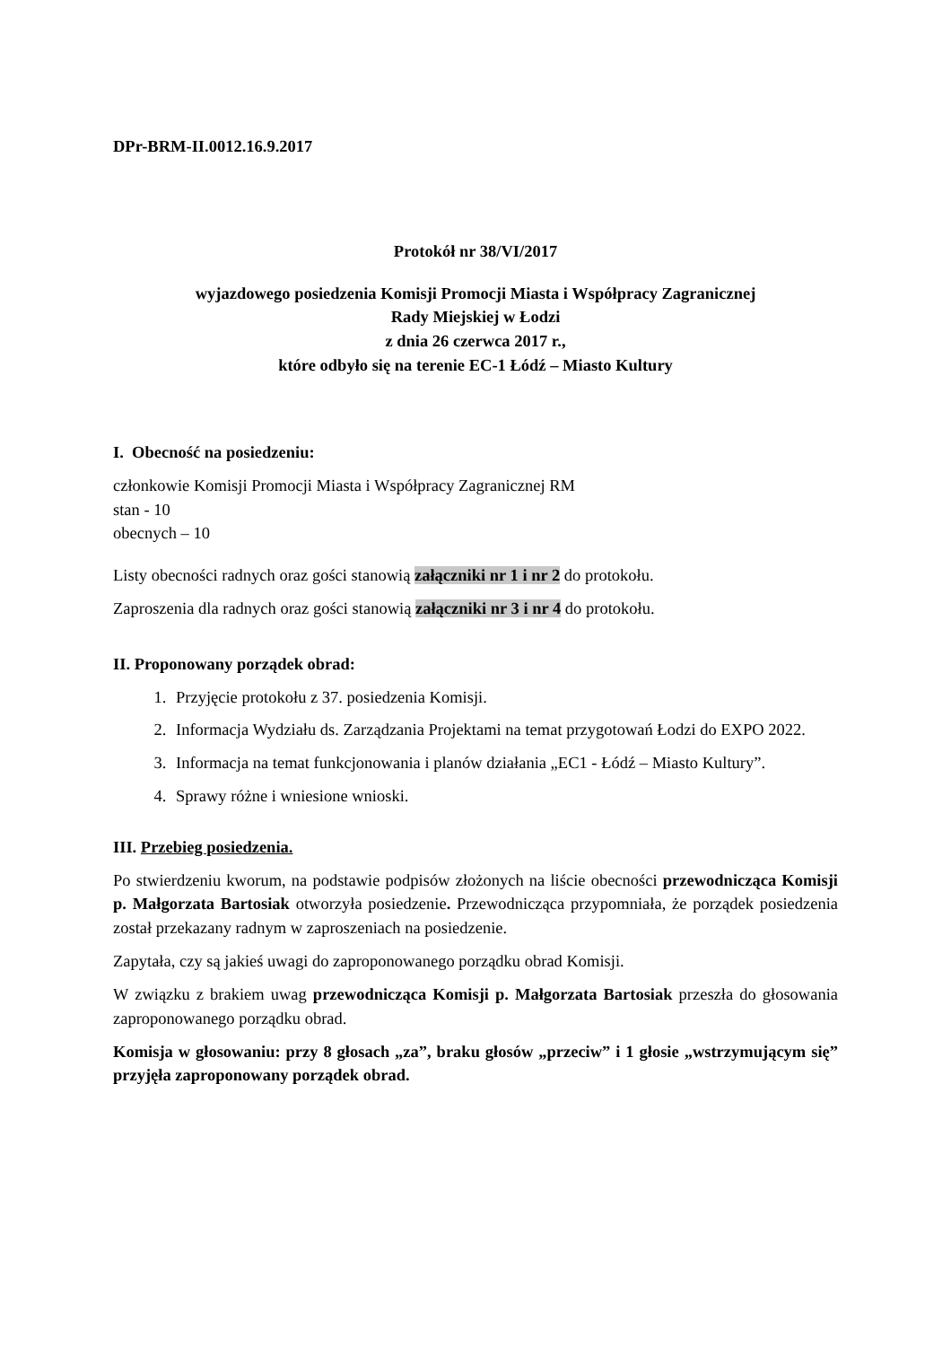DPr-BRM-II.0012.16.9.2017
Protokół nr 38/VI/2017
wyjazdowego posiedzenia Komisji Promocji Miasta i Współpracy Zagranicznej
Rady Miejskiej w Łodzi
z dnia 26 czerwca 2017 r.,
które odbyło się na terenie EC-1 Łódź – Miasto Kultury
I. Obecność na posiedzeniu:
członkowie Komisji Promocji Miasta i Współpracy Zagranicznej RM
stan - 10
obecnych – 10
Listy obecności radnych oraz gości stanowią załączniki nr 1 i nr 2 do protokołu.
Zaproszenia dla radnych oraz gości stanowią załączniki nr 3 i nr 4 do protokołu.
II. Proponowany porządek obrad:
1. Przyjęcie protokołu z 37. posiedzenia Komisji.
2. Informacja Wydziału ds. Zarządzania Projektami na temat przygotowań Łodzi do EXPO 2022.
3. Informacja na temat funkcjonowania i planów działania „EC1 - Łódź – Miasto Kultury”.
4. Sprawy różne i wniesione wnioski.
III. Przebieg posiedzenia.
Po stwierdzeniu kworum, na podstawie podpisów złożonych na liście obecności przewodnicząca Komisji p. Małgorzata Bartosiak otworzyła posiedzenie. Przewodnicząca przypomniała, że porządek posiedzenia został przekazany radnym w zaproszeniach na posiedzenie.
Zapytała, czy są jakieś uwagi do zaproponowanego porządku obrad Komisji.
W związku z brakiem uwag przewodnicząca Komisji p. Małgorzata Bartosiak przeszła do głosowania zaproponowanego porządku obrad.
Komisja w głosowaniu: przy 8 głosach „za”, braku głosów „przeciw” i 1 głosie „wstrzymującym się” przyjęła zaproponowany porządek obrad.